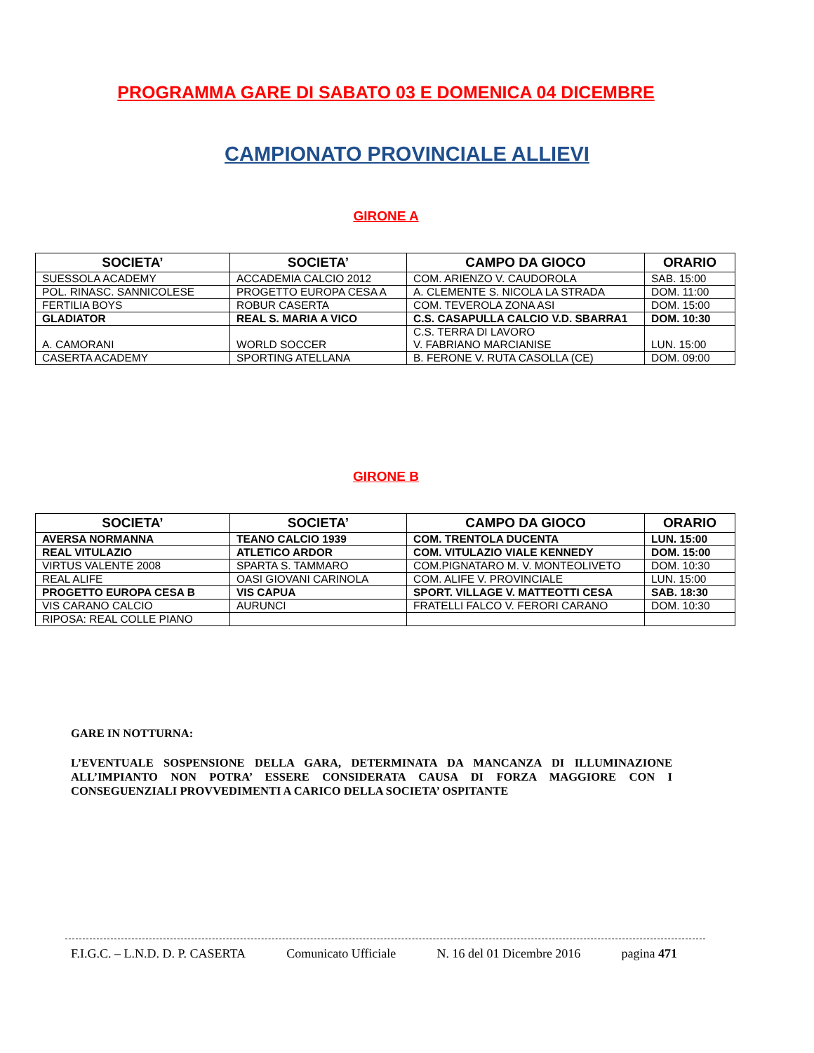PROGRAMMA GARE DI SABATO 03 E DOMENICA 04 DICEMBRE
CAMPIONATO PROVINCIALE ALLIEVI
GIRONE A
| SOCIETA’ | SOCIETA’ | CAMPO DA GIOCO | ORARIO |
| --- | --- | --- | --- |
| SUESSOLA ACADEMY | ACCADEMIA CALCIO 2012 | COM. ARIENZO V. CAUDOROLA | SAB. 15:00 |
| POL. RINASC. SANNICOLESE | PROGETTO EUROPA CESA A | A. CLEMENTE S. NICOLA LA STRADA | DOM. 11:00 |
| FERTILIA BOYS | ROBUR CASERTA | COM. TEVEROLA ZONA ASI | DOM. 15:00 |
| GLADIATOR | REAL S. MARIA A VICO | C.S. CASAPULLA CALCIO V.D. SBARRA1 | DOM. 10:30 |
| A. CAMORANI | WORLD SOCCER | C.S. TERRA DI LAVORO V. FABRIANO MARCIANISE | LUN. 15:00 |
| CASERTA ACADEMY | SPORTING ATELLANA | B. FERONE V. RUTA CASOLLA (CE) | DOM. 09:00 |
GIRONE B
| SOCIETA’ | SOCIETA’ | CAMPO DA GIOCO | ORARIO |
| --- | --- | --- | --- |
| AVERSA NORMANNA | TEANO CALCIO 1939 | COM. TRENTOLA DUCENTA | LUN. 15:00 |
| REAL VITULAZIO | ATLETICO ARDOR | COM. VITULAZIO VIALE KENNEDY | DOM. 15:00 |
| VIRTUS VALENTE 2008 | SPARTA S. TAMMARO | COM.PIGNATARO M. V. MONTEOLIVETO | DOM. 10:30 |
| REAL ALIFE | OASI GIOVANI CARINOLA | COM. ALIFE V. PROVINCIALE | LUN. 15:00 |
| PROGETTO EUROPA CESA B | VIS CAPUA | SPORT. VILLAGE V. MATTEOTTI CESA | SAB. 18:30 |
| VIS CARANO CALCIO | AURUNCI | FRATELLI FALCO V. FERORI CARANO | DOM. 10:30 |
| RIPOSA: REAL COLLE PIANO | | | |
GARE IN NOTTURNA:
L’EVENTUALE SOSPENSIONE DELLA GARA, DETERMINATA DA MANCANZA DI ILLUMINAZIONE ALL’IMPIANTO NON POTRA’ ESSERE CONSIDERATA CAUSA DI FORZA MAGGIORE CON I CONSEGUENZIALI PROVVEDIMENTI A CARICO DELLA SOCIETA’ OSPITANTE
F.I.G.C. – L.N.D. D. P. CASERTA Comunicato Ufficiale N. 16 del 01 Dicembre 2016 pagina 471